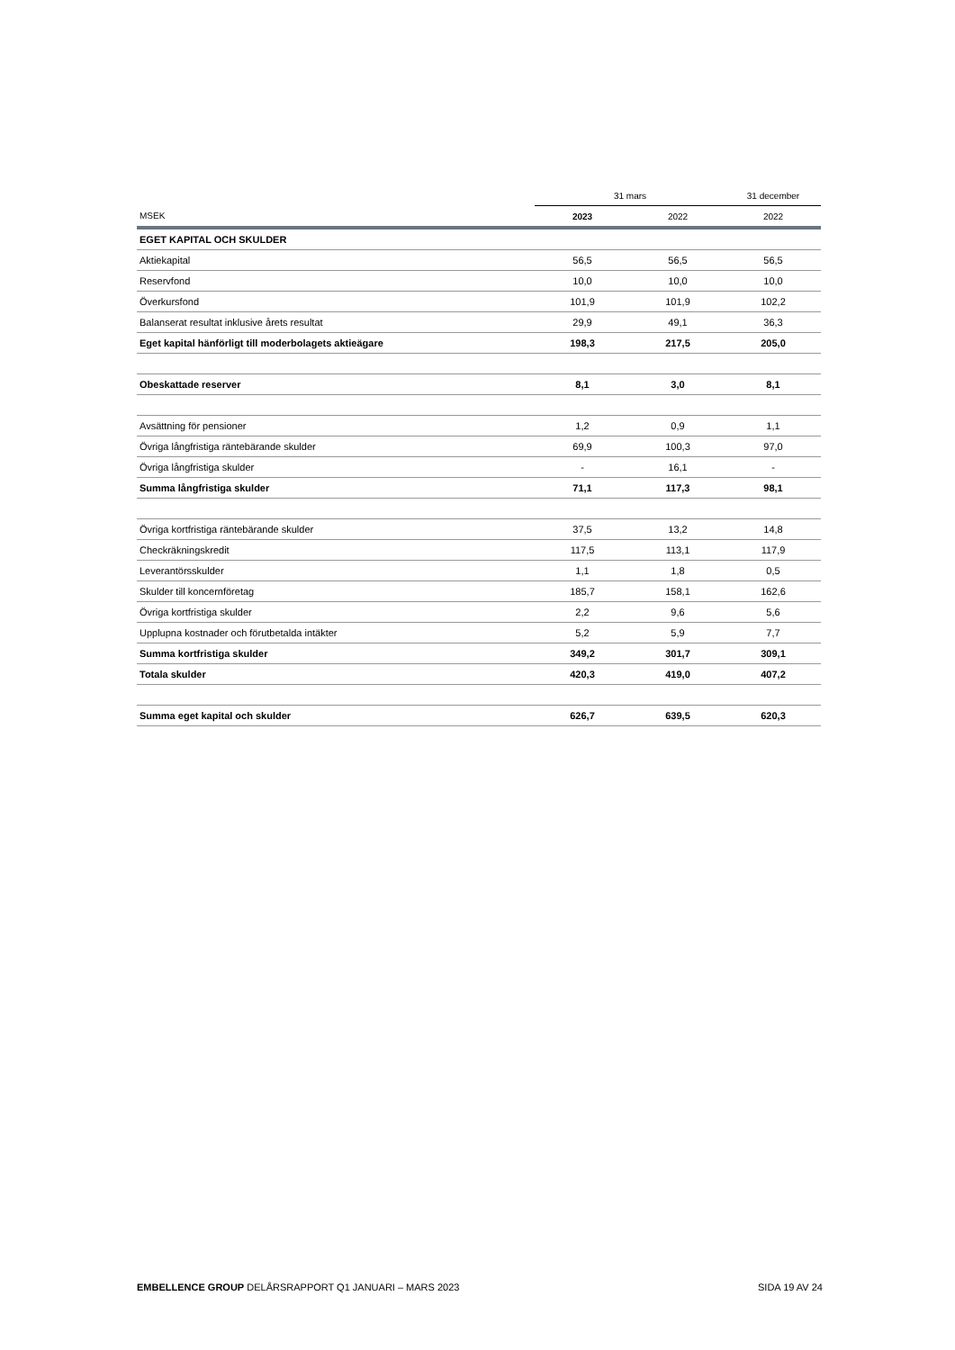| | 31 mars | | 31 december |
| --- | --- | --- | --- |
| MSEK | 2023 | 2022 | 2022 |
| EGET KAPITAL OCH SKULDER | | | |
| Aktiekapital | 56,5 | 56,5 | 56,5 |
| Reservfond | 10,0 | 10,0 | 10,0 |
| Överkursfond | 101,9 | 101,9 | 102,2 |
| Balanserat resultat inklusive årets resultat | 29,9 | 49,1 | 36,3 |
| Eget kapital hänförligt till moderbolagets aktieägare | 198,3 | 217,5 | 205,0 |
| Obeskattade reserver | 8,1 | 3,0 | 8,1 |
| Avsättning för pensioner | 1,2 | 0,9 | 1,1 |
| Övriga långfristiga räntebärande skulder | 69,9 | 100,3 | 97,0 |
| Övriga långfristiga skulder | - | 16,1 | - |
| Summa långfristiga skulder | 71,1 | 117,3 | 98,1 |
| Övriga kortfristiga räntebärande skulder | 37,5 | 13,2 | 14,8 |
| Checkräkningskredit | 117,5 | 113,1 | 117,9 |
| Leverantörsskulder | 1,1 | 1,8 | 0,5 |
| Skulder till koncernföretag | 185,7 | 158,1 | 162,6 |
| Övriga kortfristiga skulder | 2,2 | 9,6 | 5,6 |
| Upplupna kostnader och förutbetalda intäkter | 5,2 | 5,9 | 7,7 |
| Summa kortfristiga skulder | 349,2 | 301,7 | 309,1 |
| Totala skulder | 420,3 | 419,0 | 407,2 |
| Summa eget kapital och skulder | 626,7 | 639,5 | 620,3 |
EMBELLENCE GROUP DELÅRSRAPPORT Q1 JANUARI – MARS 2023 SIDA 19 AV 24